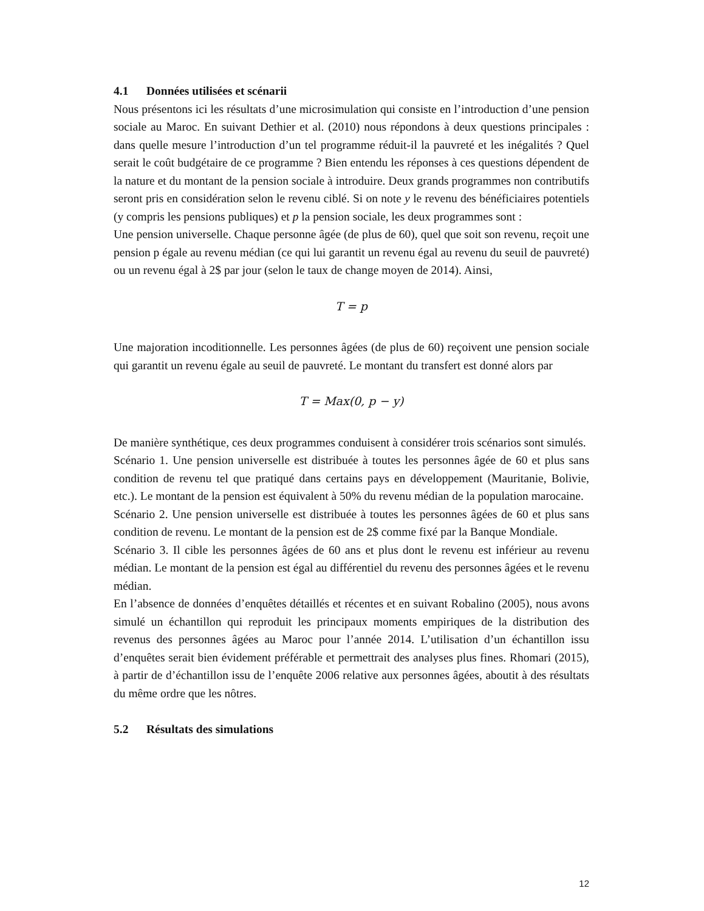4.1 Données utilisées et scénarii
Nous présentons ici les résultats d’une microsimulation qui consiste en l’introduction d’une pension sociale au Maroc. En suivant Dethier et al. (2010) nous répondons à deux questions principales : dans quelle mesure l’introduction d’un tel programme réduit-il la pauvreté et les inégalités ? Quel serait le coût budgétaire de ce programme ? Bien entendu les réponses à ces questions dépendent de la nature et du montant de la pension sociale à introduire. Deux grands programmes non contributifs seront pris en considération selon le revenu ciblé. Si on note y le revenu des bénéficiaires potentiels (y compris les pensions publiques) et p la pension sociale, les deux programmes sont :
Une pension universelle. Chaque personne âgée (de plus de 60), quel que soit son revenu, reçoit une pension p égale au revenu médian (ce qui lui garantit un revenu égal au revenu du seuil de pauvreté) ou un revenu égal à 2$ par jour (selon le taux de change moyen de 2014). Ainsi,
T = p
Une majoration incoditionnelle. Les personnes âgées (de plus de 60) reçoivent une pension sociale qui garantit un revenu égale au seuil de pauvreté. Le montant du transfert est donné alors par
T = Max(0, p − y)
De manière synthétique, ces deux programmes conduisent à considérer trois scénarios sont simulés.
Scénario 1. Une pension universelle est distribuée à toutes les personnes âgée de 60 et plus sans condition de revenu tel que pratiqué dans certains pays en développement (Mauritanie, Bolivie, etc.). Le montant de la pension est équivalent à 50% du revenu médian de la population marocaine.
Scénario 2. Une pension universelle est distribuée à toutes les personnes âgées de 60 et plus sans condition de revenu. Le montant de la pension est de 2$ comme fixé par la Banque Mondiale.
Scénario 3. Il cible les personnes âgées de 60 ans et plus dont le revenu est inférieur au revenu médian. Le montant de la pension est égal au différentiel du revenu des personnes âgées et le revenu médian.
En l’absence de données d’enquêtes détaillés et récentes et en suivant Robalino (2005), nous avons simulé un échantillon qui reproduit les principaux moments empiriques de la distribution des revenus des personnes âgées au Maroc pour l’année 2014. L’utilisation d’un échantillon issu d’enquêtes serait bien évidement préférable et permettrait des analyses plus fines. Rhomari (2015), à partir de d’échantillon issu de l’enquête 2006 relative aux personnes âgées, aboutit à des résultats du même ordre que les nôtres.
5.2 Résultats des simulations
12